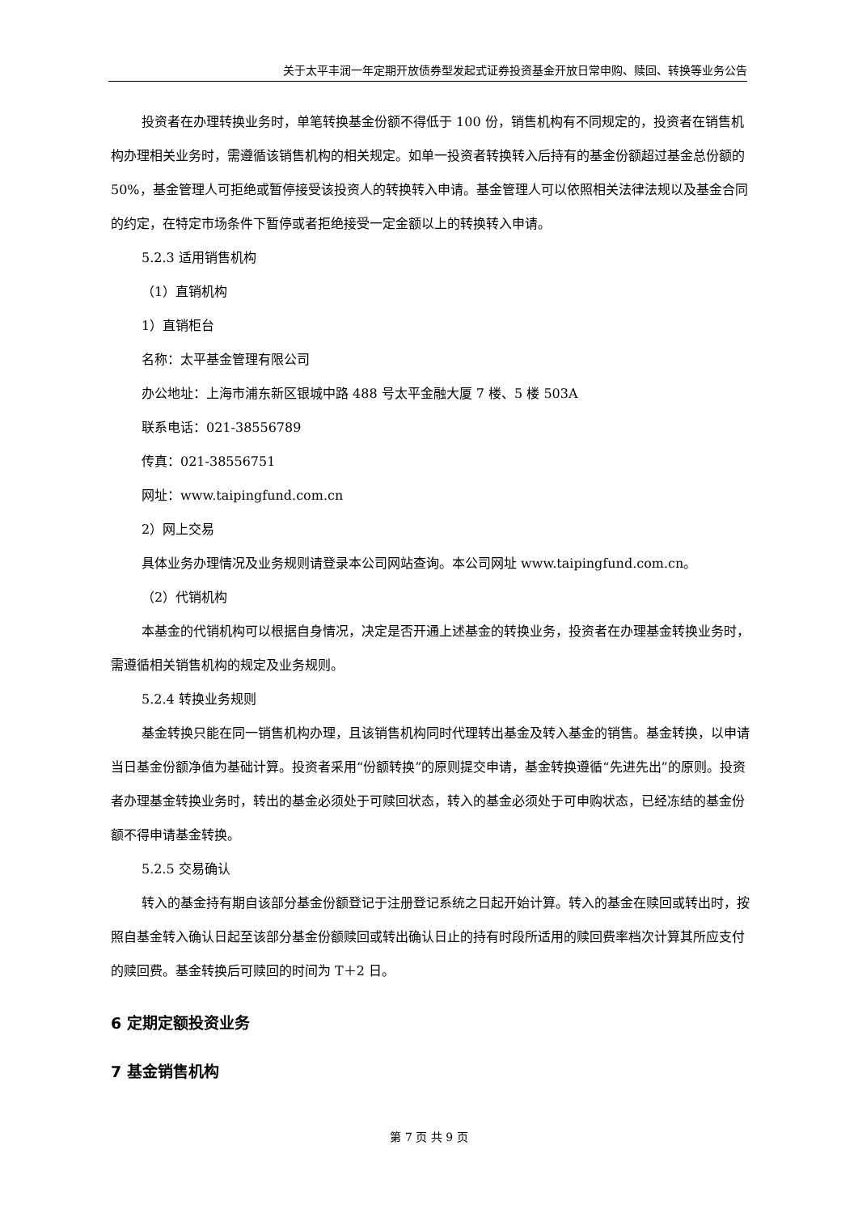关于太平丰润一年定期开放债券型发起式证券投资基金开放日常申购、赎回、转换等业务公告
投资者在办理转换业务时，单笔转换基金份额不得低于 100 份，销售机构有不同规定的，投资者在销售机构办理相关业务时，需遵循该销售机构的相关规定。如单一投资者转换转入后持有的基金份额超过基金总份额的 50%，基金管理人可拒绝或暂停接受该投资人的转换转入申请。基金管理人可以依照相关法律法规以及基金合同的约定，在特定市场条件下暂停或者拒绝接受一定金额以上的转换转入申请。
5.2.3 适用销售机构
（1）直销机构
1）直销柜台
名称：太平基金管理有限公司
办公地址：上海市浦东新区银城中路 488 号太平金融大厦 7 楼、5 楼 503A
联系电话：021-38556789
传真：021-38556751
网址：www.taipingfund.com.cn
2）网上交易
具体业务办理情况及业务规则请登录本公司网站查询。本公司网址 www.taipingfund.com.cn。
（2）代销机构
本基金的代销机构可以根据自身情况，决定是否开通上述基金的转换业务，投资者在办理基金转换业务时，需遵循相关销售机构的规定及业务规则。
5.2.4 转换业务规则
基金转换只能在同一销售机构办理，且该销售机构同时代理转出基金及转入基金的销售。基金转换，以申请当日基金份额净值为基础计算。投资者采用“份额转换”的原则提交申请，基金转换遵循“先进先出”的原则。投资者办理基金转换业务时，转出的基金必须处于可赎回状态，转入的基金必须处于可申购状态，已经冻结的基金份额不得申请基金转换。
5.2.5 交易确认
转入的基金持有期自该部分基金份额登记于注册登记系统之日起开始计算。转入的基金在赎回或转出时，按照自基金转入确认日起至该部分基金份额赎回或转出确认日止的持有时段所适用的赎回费率档次计算其所应支付的赎回费。基金转换后可赎回的时间为 T＋2 日。
6 定期定额投资业务
7 基金销售机构
第 7 页 共 9 页